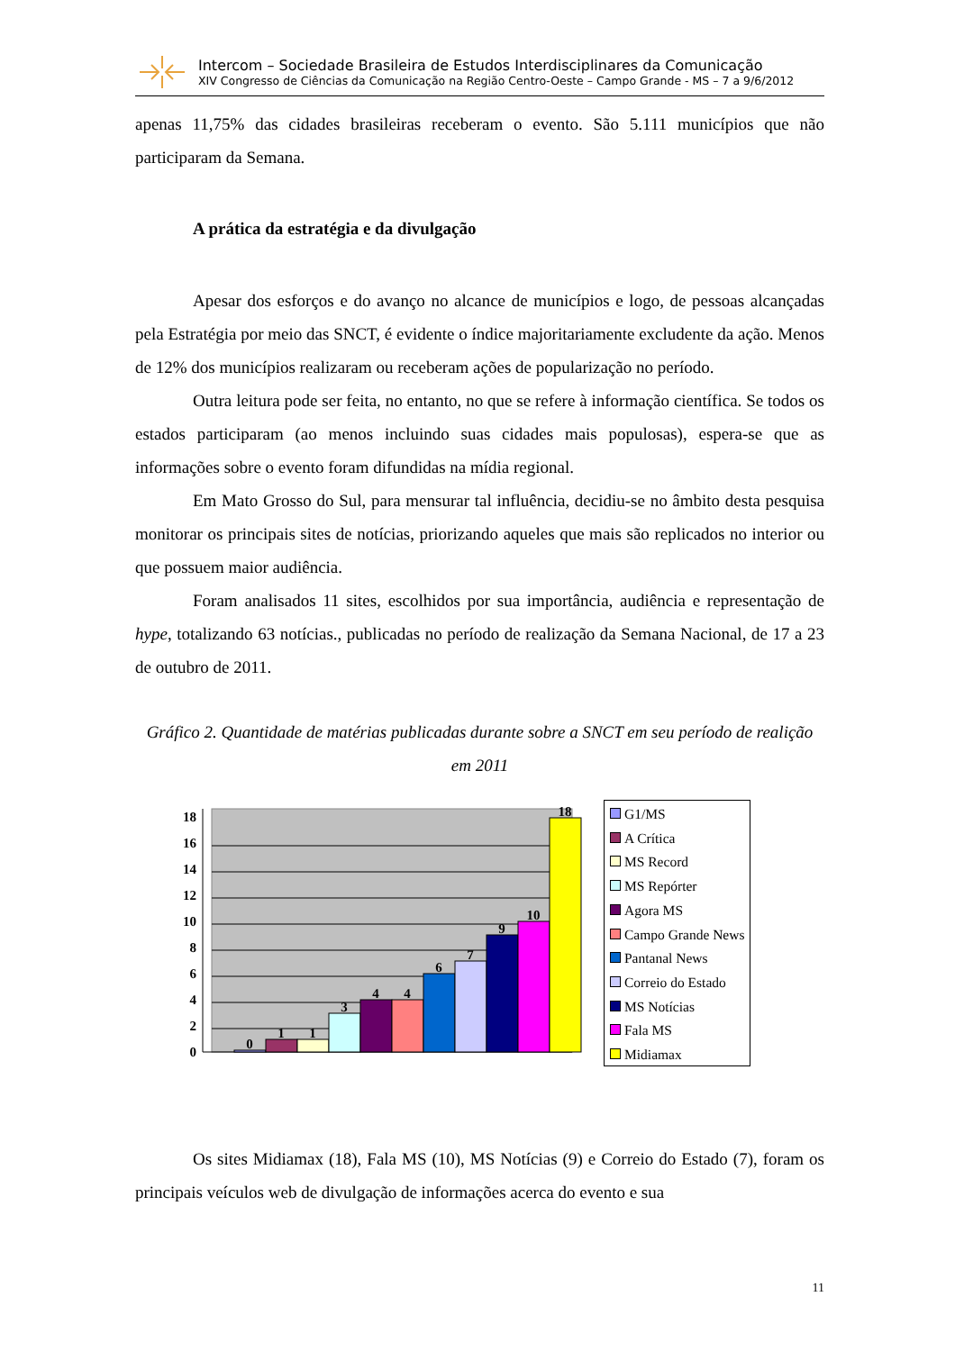Intercom – Sociedade Brasileira de Estudos Interdisciplinares da Comunicação
XIV Congresso de Ciências da Comunicação na Região Centro-Oeste – Campo Grande - MS – 7 a 9/6/2012
apenas 11,75% das cidades brasileiras receberam o evento. São 5.111 municípios que não participaram da Semana.
A prática da estratégia e da divulgação
Apesar dos esforços e do avanço no alcance de municípios e logo, de pessoas alcançadas pela Estratégia por meio das SNCT, é evidente o índice majoritariamente excludente da ação. Menos de 12% dos municípios realizaram ou receberam ações de popularização no período.
Outra leitura pode ser feita, no entanto, no que se refere à informação científica. Se todos os estados participaram (ao menos incluindo suas cidades mais populosas), espera-se que as informações sobre o evento foram difundidas na mídia regional.
Em Mato Grosso do Sul, para mensurar tal influência, decidiu-se no âmbito desta pesquisa monitorar os principais sites de notícias, priorizando aqueles que mais são replicados no interior ou que possuem maior audiência.
Foram analisados 11 sites, escolhidos por sua importância, audiência e representação de hype, totalizando 63 notícias., publicadas no período de realização da Semana Nacional, de 17 a 23 de outubro de 2011.
Gráfico 2. Quantidade de matérias publicadas durante sobre a SNCT em seu período de realição em 2011
0
2
4
6
8
10
12
14
16
18
0
1
1
3
4
4
6
7
9
10
18
G1/MS
A Crítica
MS Record
MS Repórter
Agora MS
Campo Grande News
Pantanal News
Correio do Estado
MS Notícias
Fala MS
Midiamax
Os sites Midiamax (18), Fala MS (10), MS Notícias (9) e Correio do Estado (7), foram os principais veículos web de divulgação de informações acerca do evento e sua
11